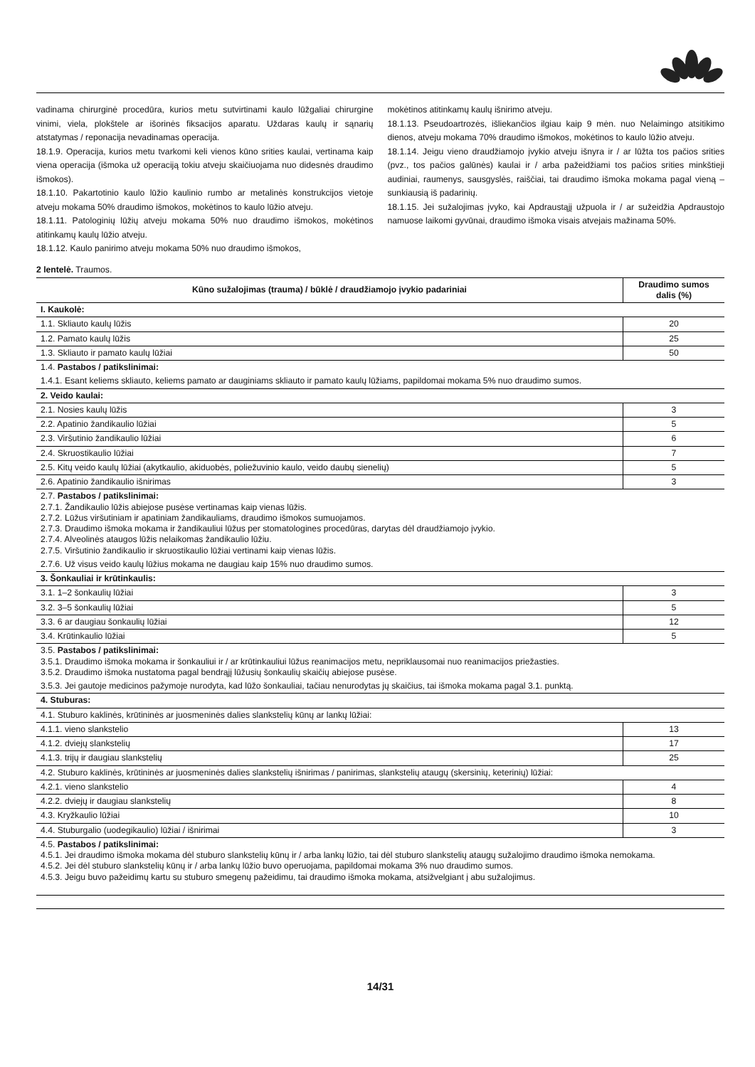vadinama chirurginė procedūra, kurios metu sutvirtinami kaulo lūžgaliai chirurgine vinimi, viela, plokštele ar išorinės fiksacijos aparatu. Uždaras kaulų ir sąnarių atstatymas / reponacija nevadinamas operacija.
18.1.9. Operacija, kurios metu tvarkomi keli vienos kūno srities kaulai, vertinama kaip viena operacija (išmoka už operaciją tokiu atveju skaičiuojama nuo didesnės draudimo išmokos).
18.1.10. Pakartotinio kaulo lūžio kaulinio rumbo ar metalinės konstrukcijos vietoje atveju mokama 50% draudimo išmokos, mokėtinos to kaulo lūžio atveju.
18.1.11. Patologinių lūžių atveju mokama 50% nuo draudimo išmokos, mokėtinos atitinkamų kaulų lūžio atveju.
18.1.12. Kaulo panirimo atveju mokama 50% nuo draudimo išmokos,
mokėtinos atitinkamų kaulų išnirimo atveju.
18.1.13. Pseudoartrozės, išliekančios ilgiau kaip 9 mėn. nuo Nelaimingo atsitikimo dienos, atveju mokama 70% draudimo išmokos, mokėtinos to kaulo lūžio atveju.
18.1.14. Jeigu vieno draudžiamojo įvykio atveju išnyra ir / ar lūžta tos pačios srities (pvz., tos pačios galūnės) kaulai ir / arba pažeidžiami tos pačios srities minkštieji audiniai, raumenys, sausgyslės, raiščiai, tai draudimo išmoka mokama pagal vieną – sunkiausią iš padarinių.
18.1.15. Jei sužalojimas įvyko, kai Apdraustąjį užpuola ir / ar sužeidžia Apdraustojo namuose laikomi gyvūnai, draudimo išmoka visais atvejais mažinama 50%.
2 lentelė. Traumos.
| Kūno sužalojimas (trauma) / būklė / draudžiamojo įvykio padariniai | Draudimo sumos dalis (%) |
| --- | --- |
| I. Kaukolė: | |
| 1.1. Skliauto kaulų lūžis | 20 |
| 1.2. Pamato kaulų lūžis | 25 |
| 1.3. Skliauto ir pamato kaulų lūžiai | 50 |
| 1.4. Pastabos / patikslinimai: | |
| 1.4.1. Esant keliems skliauto, keliems pamato ar dauginiams skliauto ir pamato kaulų lūžiams, papildomai mokama 5% nuo draudimo sumos. | |
| 2. Veido kaulai: | |
| 2.1. Nosies kaulų lūžis | 3 |
| 2.2. Apatinio žandikaulio lūžiai | 5 |
| 2.3. Viršutinio žandikaulio lūžiai | 6 |
| 2.4. Skruostikaulio lūžiai | 7 |
| 2.5. Kitų veido kaulų lūžiai (akytkaulio, akiduobės, poliežuvinio kaulo, veido daubų sienelių) | 5 |
| 2.6. Apatinio žandikaulio išnirimas | 3 |
| 2.7. Pastabos / patikslinimai: 2.7.1. Žandikaulio lūžis abiejose pusėse vertinamas kaip vienas lūžis. 2.7.2. Lūžus viršutiniam ir apatiniam žandikauliams, draudimo išmokos sumuojamos. 2.7.3. Draudimo išmoka mokama ir žandikauliui lūžus per stomatologines procedūras, darytas dėl draudžiamojo įvykio. 2.7.4. Alveolinės ataugos lūžis nelaikomas žandikaulio lūžiu. 2.7.5. Viršutinio žandikaulio ir skruostikaulio lūžiai vertinami kaip vienas lūžis. | |
| 2.7.6. Už visus veido kaulų lūžius mokama ne daugiau kaip 15% nuo draudimo sumos. | |
| 3. Šonkauliai ir krūtinkaulis: | |
| 3.1. 1–2 šonkaulių lūžiai | 3 |
| 3.2. 3–5 šonkaulių lūžiai | 5 |
| 3.3. 6 ar daugiau šonkaulių lūžiai | 12 |
| 3.4. Krūtinkaulio lūžiai | 5 |
| 3.5. Pastabos / patikslinimai: 3.5.1. Draudimo išmoka mokama ir šonkauliui ir / ar krūtinkauliui lūžus reanimacijos metu, nepriklausomai nuo reanimacijos priežasties. 3.5.2. Draudimo išmoka nustatoma pagal bendrąjį lūžusių šonkaulių skaičių abiejose pusėse. | |
| 3.5.3. Jei gautoje medicinos pažymoje nurodyta, kad lūžo šonkauliai, tačiau nenurodytas jų skaičius, tai išmoka mokama pagal 3.1. punktą. | |
| 4. Stuburas: | |
| 4.1. Stuburo kaklinės, krūtininės ar juosmeninės dalies slankstelių kūnų ar lankų lūžiai: | |
| 4.1.1. vieno slankstelio | 13 |
| 4.1.2. dviejų slankstelių | 17 |
| 4.1.3. trijų ir daugiau slankstelių | 25 |
| 4.2. Stuburo kaklinės, krūtininės ar juosmeninės dalies slankstelių išnirimas / panirimas, slankstelių ataugų (skersinių, keterinių) lūžiai: | |
| 4.2.1. vieno slankstelio | 4 |
| 4.2.2. dviejų ir daugiau slankstelių | 8 |
| 4.3. Kryžkaulio lūžiai | 10 |
| 4.4. Stuburgalio (uodegikaulio) lūžiai / išnirimai | 3 |
| 4.5. Pastabos / patikslinimai: 4.5.1. Jei draudimo išmoka mokama dėl stuburo slankstelių kūnų ir / arba lankų lūžio, tai dėl stuburo slankstelių ataugų sužalojimo draudimo išmoka nemokama. 4.5.2. Jei dėl stuburo slankstelių kūnų ir / arba lankų lūžio buvo operuojama, papildomai mokama 3% nuo draudimo sumos. 4.5.3. Jeigu buvo pažeidimų kartu su stuburo smegenų pažeidimu, tai draudimo išmoka mokama, atsižvelgiant į abu sužalojimus. | |
14/31